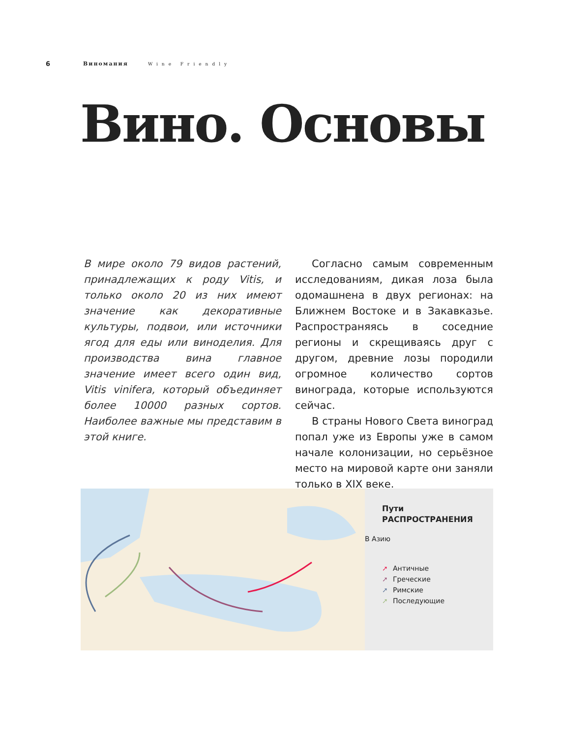6 Виномания Wine Friendly
Вино. Основы
В мире около 79 видов растений, принадлежащих к роду Vitis, и только около 20 из них имеют значение как декоративные культуры, подвои, или источники ягод для еды или виноделия. Для производства вина главное значение имеет всего один вид, Vitis vinifera, который объединяет более 10000 разных сортов. Наиболее важные мы представим в этой книге.
Согласно самым современным исследованиям, дикая лоза была одомашнена в двух регионах: на Ближнем Востоке и в Закавказье. Распространяясь в соседние регионы и скрещиваясь друг с другом, древние лозы породили огромное количество сортов винограда, которые используются сейчас.
В страны Нового Света виноград попал уже из Европы уже в самом начале колонизации, но серьёзное место на мировой карте они заняли только в XIX веке.
Пути
РАСПРОСТРАНЕНИЯ
В Азию
➚ Античные
➚ Греческие
➚ Римские
➚ Последующие